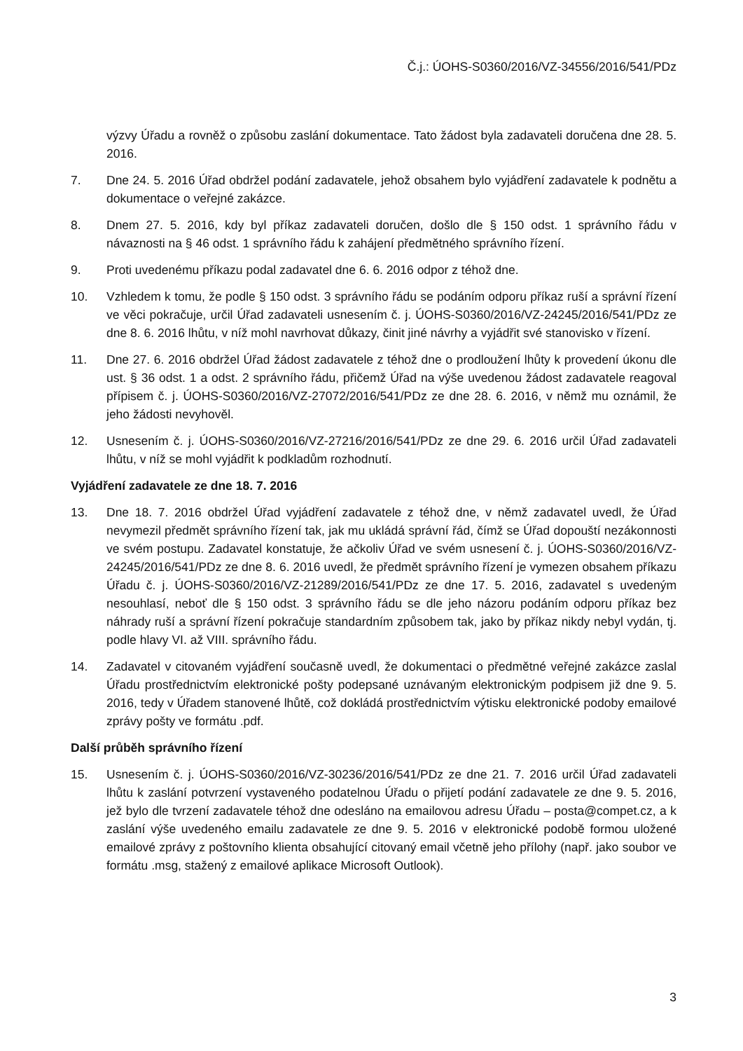Č.j.: ÚOHS-S0360/2016/VZ-34556/2016/541/PDz
výzvy Úřadu a rovněž o způsobu zaslání dokumentace. Tato žádost byla zadavateli doručena dne 28. 5. 2016.
7. Dne 24. 5. 2016 Úřad obdržel podání zadavatele, jehož obsahem bylo vyjádření zadavatele k podnětu a dokumentace o veřejné zakázce.
8. Dnem 27. 5. 2016, kdy byl příkaz zadavateli doručen, došlo dle § 150 odst. 1 správního řádu v návaznosti na § 46 odst. 1 správního řádu k zahájení předmětného správního řízení.
9. Proti uvedenému příkazu podal zadavatel dne 6. 6. 2016 odpor z téhož dne.
10. Vzhledem k tomu, že podle § 150 odst. 3 správního řádu se podáním odporu příkaz ruší a správní řízení ve věci pokračuje, určil Úřad zadavateli usnesením č. j. ÚOHS-S0360/2016/VZ-24245/2016/541/PDz ze dne 8. 6. 2016 lhůtu, v níž mohl navrhovat důkazy, činit jiné návrhy a vyjádřit své stanovisko v řízení.
11. Dne 27. 6. 2016 obdržel Úřad žádost zadavatele z téhož dne o prodloužení lhůty k provedení úkonu dle ust. § 36 odst. 1 a odst. 2 správního řádu, přičemž Úřad na výše uvedenou žádost zadavatele reagoval přípisem č. j. ÚOHS-S0360/2016/VZ-27072/2016/541/PDz ze dne 28. 6. 2016, v němž mu oznámil, že jeho žádosti nevyhověl.
12. Usnesením č. j. ÚOHS-S0360/2016/VZ-27216/2016/541/PDz ze dne 29. 6. 2016 určil Úřad zadavateli lhůtu, v níž se mohl vyjádřit k podkladům rozhodnutí.
Vyjádření zadavatele ze dne 18. 7. 2016
13. Dne 18. 7. 2016 obdržel Úřad vyjádření zadavatele z téhož dne, v němž zadavatel uvedl, že Úřad nevymezil předmět správního řízení tak, jak mu ukládá správní řád, čímž se Úřad dopouští nezákonnosti ve svém postupu. Zadavatel konstatuje, že ačkoliv Úřad ve svém usnesení č. j. ÚOHS-S0360/2016/VZ-24245/2016/541/PDz ze dne 8. 6. 2016 uvedl, že předmět správního řízení je vymezen obsahem příkazu Úřadu č. j. ÚOHS-S0360/2016/VZ-21289/2016/541/PDz ze dne 17. 5. 2016, zadavatel s uvedeným nesouhlasí, neboť dle § 150 odst. 3 správního řádu se dle jeho názoru podáním odporu příkaz bez náhrady ruší a správní řízení pokračuje standardním způsobem tak, jako by příkaz nikdy nebyl vydán, tj. podle hlavy VI. až VIII. správního řádu.
14. Zadavatel v citovaném vyjádření současně uvedl, že dokumentaci o předmětné veřejné zakázce zaslal Úřadu prostřednictvím elektronické pošty podepsané uznávaným elektronickým podpisem již dne 9. 5. 2016, tedy v Úřadem stanovené lhůtě, což dokládá prostřednictvím výtisku elektronické podoby emailové zprávy pošty ve formátu .pdf.
Další průběh správního řízení
15. Usnesením č. j. ÚOHS-S0360/2016/VZ-30236/2016/541/PDz ze dne 21. 7. 2016 určil Úřad zadavateli lhůtu k zaslání potvrzení vystaveného podatelnou Úřadu o přijetí podání zadavatele ze dne 9. 5. 2016, jež bylo dle tvrzení zadavatele téhož dne odesláno na emailovou adresu Úřadu – posta@compet.cz, a k zaslání výše uvedeného emailu zadavatele ze dne 9. 5. 2016 v elektronické podobě formou uložené emailové zprávy z poštovního klienta obsahující citovaný email včetně jeho přílohy (např. jako soubor ve formátu .msg, stažený z emailové aplikace Microsoft Outlook).
3